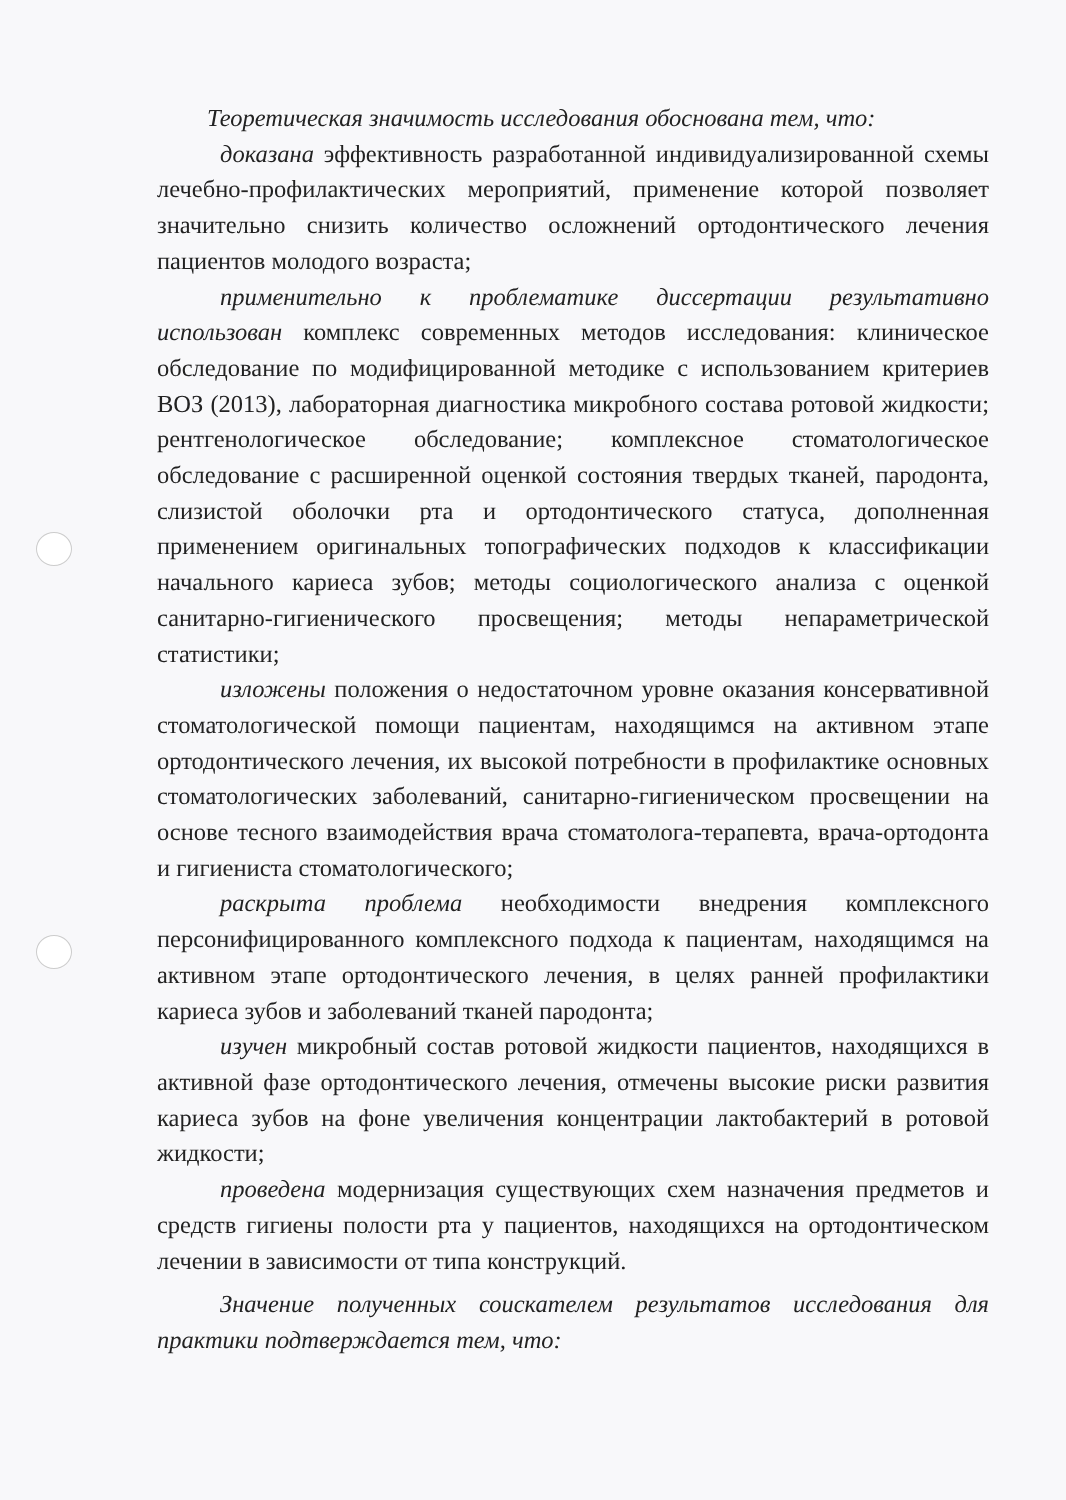Теоретическая значимость исследования обоснована тем, что:
доказана эффективность разработанной индивидуализированной схемы лечебно-профилактических мероприятий, применение которой позволяет значительно снизить количество осложнений ортодонтического лечения пациентов молодого возраста;
применительно к проблематике диссертации результативно использован комплекс современных методов исследования: клиническое обследование по модифицированной методике с использованием критериев ВОЗ (2013), лабораторная диагностика микробного состава ротовой жидкости; рентгенологическое обследование; комплексное стоматологическое обследование с расширенной оценкой состояния твердых тканей, пародонта, слизистой оболочки рта и ортодонтического статуса, дополненная применением оригинальных топографических подходов к классификации начального кариеса зубов; методы социологического анализа с оценкой санитарно-гигиенического просвещения; методы непараметрической статистики;
изложены положения о недостаточном уровне оказания консервативной стоматологической помощи пациентам, находящимся на активном этапе ортодонтического лечения, их высокой потребности в профилактике основных стоматологических заболеваний, санитарно-гигиеническом просвещении на основе тесного взаимодействия врача стоматолога-терапевта, врача-ортодонта и гигиениста стоматологического;
раскрыта проблема необходимости внедрения комплексного персонифицированного комплексного подхода к пациентам, находящимся на активном этапе ортодонтического лечения, в целях ранней профилактики кариеса зубов и заболеваний тканей пародонта;
изучен микробный состав ротовой жидкости пациентов, находящихся в активной фазе ортодонтического лечения, отмечены высокие риски развития кариеса зубов на фоне увеличения концентрации лактобактерий в ротовой жидкости;
проведена модернизация существующих схем назначения предметов и средств гигиены полости рта у пациентов, находящихся на ортодонтическом лечении в зависимости от типа конструкций.
Значение полученных соискателем результатов исследования для практики подтверждается тем, что: